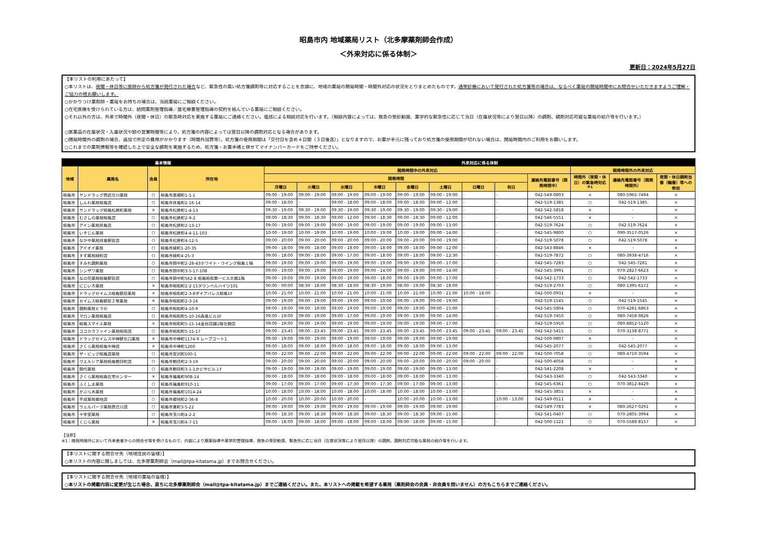昭島市内 地域薬局リスト（北多摩薬剤師会作成）
＜外来対応に係る体制＞
更新日：2024年5月27日
【本リストの利用にあたって】
○本リストは、夜間・休日等に医師から処方箋が発行された場合など、緊急性の高い処方箋調剤等に対応することを念頭に、地域の薬局の開局時間・時間外対応の状況をとりまとめたものです。通常診療において発行された処方箋等の場合は、なるべく薬局の開局時間中にお問合せいただきますようご理解・ご協力の程お願いします。
○かかりつけ薬剤師・薬局をお持ちの場合は、当該薬局にご相談ください。
○在宅医療を受けられている方は、訪問薬剤管理指導／居宅療養管理指導の契約を結んでいる薬局にご相談ください。
○それ以外の方は、外来で時間外（夜間・休日）の緊急時対応を実施する薬局にご連絡ください。電話による相談対応を行います。（相談内容によっては、救急の受診勧奨、薬学的な緊急性に応じて当日（在庫状況等により翌日以降）の調剤、調剤対応可能な薬局の紹介等を行います。）
○医薬品の在庫状況・入庫状況や卸の営業時間等により、処方箋の内容によっては翌日以降の調剤対応となる場合があります。
○開局時間外の調剤の場合、追加で所定の費用がかかります（時間外加算等）。処方箋の使用期間は「交付日を含め４日間（３日後迄）」となりますので、お薬が手元に残っており処方箋の使用期間が切れない場合は、開局時間内のご利用をお願いします。
○これまでの薬剤情報等を確認した上で安全な調剤を実施するため、処方箋・お薬手帳と併せてマイナンバーカードをご持参ください。
| 基本情報 | | | | 外来対応に係る体制 | | | | | | | | | | | |
| --- | --- | --- | --- | --- | --- | --- | --- | --- | --- | --- | --- | --- | --- | --- | --- |
| 地域 | 薬局名 | 会員 | 所在地 | 開局時間中の外来対応 | | | | | | | | | 開局時間外の外来対応 | | |
| | | | | 開局時間 | | | | | | | | 連絡先電話番号（開 局時間中） | 時間外（夜間・休 日）の緊急時対応 <sup>※1</sup> | 連絡先電話番号（開局 時間外） | 夜間・休日調剤当 番（輪番）等への 参加 |
| | | | | 月曜日 | 火曜日 | 水曜日 | 木曜日 | 金曜日 | 土曜日 | 日曜日 | 祝日 | | | | |
| 昭島市 | サンドラッグ西武立川薬局 | ○ | 昭島市美堀町1-1-1 | 09:00 - 19:00 | 09:00 - 19:00 | 09:00 - 19:00 | 09:00 - 19:00 | 09:00 - 19:00 | 09:00 - 19:00 | - | - | 042-549-0803 | × | 080-5965-7494 | × |
| 昭島市 | しんわ薬局昭島店 | ○ | 昭島市拝島町2-16-14 | 09:00 - 18:00 | - | 09:00 - 18:00 | 09:00 - 18:00 | 09:00 - 18:00 | 09:00 - 12:00 | - | - | 042-519-1385 | ○ | 042-519-1385 | × |
| 昭島市 | サンドラッグ昭島松原町薬局 | × | 昭島市松原町1-4-13 | 09:30 - 19:00 | 09:30 - 19:00 | 09:30 - 19:00 | 09:30 - 19:00 | 09:30 - 19:00 | 09:30 - 19:00 | - | - | 042-542-5818 | × | - | × |
| 昭島市 | むさしの薬局昭島店 | ○ | 昭島市松原町2-9-2 | 09:00 - 18:30 | 09:00 - 18:30 | 09:00 - 12:00 | 09:00 - 18:30 | 09:00 - 18:30 | 09:00 - 12:00 | - | - | 042-546-5551 | × | - | × |
| 昭島市 | アイン薬局拝島店 | ○ | 昭島市松原町2-13-17 | 09:00 - 19:00 | 09:00 - 19:00 | 09:00 - 19:00 | 09:00 - 19:00 | 09:00 - 19:00 | 09:00 - 13:00 | - | - | 042-519-7624 | ○ | 042-519-7624 | × |
| 昭島市 | いそじん薬局 | ○ | 昭島市松原町4-4-11-103 | 10:00 - 19:00 | 10:00 - 19:00 | 10:00 - 19:00 | 10:00 - 19:00 | 10:00 - 19:00 | 09:00 - 14:00 | - | - | 042-545-9800 | ○ | 090-3517-0526 | × |
| 昭島市 | なかや薬局拝島駅前店 | ○ | 昭島市松原町4-12-5 | 09:00 - 20:00 | 09:00 - 20:00 | 09:00 - 20:00 | 09:00 - 20:00 | 09:00 - 20:00 | 09:00 - 19:00 | - | - | 042-519-5078 | ○ | 042-519-5078 | × |
| 昭島市 | アイオイ薬局 | ○ | 昭島市緑町1-20-35 | 09:00 - 18:00 | 09:00 - 18:00 | 09:00 - 18:00 | 09:00 - 18:00 | 09:00 - 18:00 | 09:00 - 12:00 | - | - | 042-543-8846 | × | - | × |
| 昭島市 | すず薬局緑町店 | ○ | 昭島市緑町4-25-3 | 09:00 - 18:00 | 09:00 - 18:00 | 09:00 - 17:00 | 09:00 - 18:00 | 09:00 - 18:00 | 09:00 - 12:30 | - | - | 042-519-7872 | ○ | 080-3938-4716 | × |
| 昭島市 | すみれ調剤薬局 | ○ | 昭島市田中町2-28-43ホワイト・ウイング昭島１階 | 09:00 - 19:00 | 09:00 - 19:00 | 09:00 - 19:00 | 09:00 - 19:00 | 09:00 - 19:00 | 09:00 - 17:00 | - | - | 042-545-7283 | ○ | 042-545-7281 | × |
| 昭島市 | シンザワ薬局 | ○ | 昭島市田中町3-5-17-108 | 09:00 - 19:00 | 09:00 - 19:00 | 09:00 - 19:00 | 09:00 - 14:00 | 09:00 - 19:00 | 09:00 - 14:00 | - | - | 042-545-3991 | ○ | 070-2827-6623 | × |
| 昭島市 | なの花薬局昭島駅前店 | ○ | 昭島市田中町562-8 昭島昭和第一ビル北館1階 | 09:00 - 19:00 | 09:00 - 19:00 | 09:00 - 19:00 | 09:00 - 18:00 | 09:00 - 19:00 | 09:00 - 17:00 | - | - | 042-542-1733 | ○ | 042-542-1733 | × |
| 昭島市 | にじいろ薬局 | × | 昭島市昭和町2-2-15タウンベルハイツ101 | 00:00 - 00:00 | 08:30 - 18:00 | 08:30 - 18:00 | 08:30 - 19:00 | 08:00 - 19:00 | 08:30 - 18:00 | - | - | 042-519-2703 | ○ | 080-1395-6172 | × |
| 昭島市 | ドラッグセイムス昭島駅前薬局 | × | 昭島市昭和町2-3-8ダイアパレス昭島1F | 10:00 - 21:00 | 10:00 - 21:00 | 10:00 - 21:00 | 10:00 - 21:00 | 10:00 - 21:00 | 10:00 - 21:00 | 10:00 - 18:00 | - | 042-500-0931 | × | - | × |
| 昭島市 | セイムス昭島駅前２号薬局 | × | 昭島市昭和町2-3-16 | 09:00 - 19:00 | 09:00 - 19:00 | 09:00 - 19:00 | 09:00 - 19:00 | 09:00 - 19:00 | 09:00 - 19:00 | - | - | 042-519-1545 | ○ | 042-519-1545 | × |
| 昭島市 | 調剤薬局ヒラセ | ○ | 昭島市昭和町4-10-9 | 09:00 - 19:00 | 09:00 - 19:00 | 09:00 - 19:00 | 09:00 - 19:00 | 09:00 - 19:00 | 09:00 - 15:00 | - | - | 042-545-5804 | ○ | 070-4281-6863 | × |
| 昭島市 | マロン薬局昭島店 | ○ | 昭島市昭和町5-10-16森高ビル1F | 09:00 - 19:00 | 09:00 - 19:00 | 09:00 - 17:00 | 09:00 - 19:00 | 09:00 - 19:00 | 09:00 - 14:00 | - | - | 042-519-7450 | ○ | 080-7458-9826 | × |
| 昭島市 | 昭島スマイル薬局 | × | 昭島市昭和町5-15-14金谷店舗1階北側店 | 09:00 - 19:00 | 09:00 - 19:00 | 09:00 - 19:00 | 09:00 - 19:00 | 09:00 - 19:00 | 09:00 - 17:00 | - | - | 042-519-5910 | ○ | 080-8852-5120 | × |
| 昭島市 | ココカラファイン薬局昭和店 | ○ | 昭島市昭和町5-15-17 | 09:00 - 23:45 | 09:00 - 23:45 | 09:00 - 23:45 | 09:00 - 23:45 | 09:00 - 23:45 | 09:00 - 23:45 | 09:00 - 23:45 | 09:00 - 23:45 | 042-542-5415 | ○ | 070-3138-8771 | × |
| 昭島市 | ドラッグセイムス中神駅北口薬局 | × | 昭島市中神町1174-9 レープコート1 | 09:00 - 19:00 | 09:00 - 19:00 | 09:00 - 19:00 | 09:00 - 19:00 | 09:00 - 19:00 | 09:00 - 19:00 | - | - | 042-500-0807 | × | - | × |
| 昭島市 | さくら薬局昭島中神店 | × | 昭島市中神町1260 | 09:00 - 18:00 | 09:00 - 18:00 | 09:00 - 18:00 | 09:00 - 18:00 | 09:00 - 18:00 | 09:00 - 13:00 | - | - | 042-545-2077 | ○ | 042-545-2077 | × |
| 昭島市 | ザ・ビッグ昭島店薬局 | ○ | 昭島市宮沢町500-1 | 09:00 - 22:00 | 09:00 - 22:00 | 09:00 - 22:00 | 09:00 - 22:00 | 09:00 - 22:00 | 09:00 - 22:00 | 09:00 - 22:00 | 09:00 - 22:00 | 042-500-7058 | ○ | 080-4710-3594 | × |
| 昭島市 | ウエルシア薬局昭島朝日町店 | ○ | 昭島市朝日町2-3-19 | 09:00 - 20:00 | 09:00 - 20:00 | 09:00 - 20:00 | 09:00 - 20:00 | 09:00 - 20:00 | 09:00 - 20:00 | 09:00 - 20:00 | - | 042-500-4058 | ○ | - | × |
| 昭島市 | 田代薬局 | ○ | 昭島市朝日町3-1-1かどやビル１F | 09:00 - 19:00 | 09:00 - 19:00 | 09:00 - 19:00 | 09:00 - 19:00 | 09:00 - 19:00 | 09:00 - 13:00 | - | - | 042-541-2208 | × | - | × |
| 昭島市 | さくら薬局昭島在宅センター | × | 昭島市福島町908-14 | 09:00 - 18:00 | 09:00 - 18:00 | 09:00 - 18:00 | 09:00 - 18:00 | 09:00 - 18:00 | 09:00 - 13:00 | - | - | 042-543-3340 | ○ | 042-543-3340 | × |
| 昭島市 | ふくしま薬局 | ○ | 昭島市福島町910-11 | 09:00 - 17:00 | 09:00 - 17:00 | 09:00 - 17:30 | 09:00 - 17:30 | 09:00 - 17:00 | 09:00 - 13:00 | - | - | 042-545-6361 | ○ | 070-3812-8429 | × |
| 昭島市 | かぶら木薬局 | ○ | 昭島市福島町1014-24 | 10:00 - 18:00 | 10:00 - 18:00 | 10:00 - 18:00 | 10:00 - 18:00 | 10:00 - 18:00 | 10:00 - 13:00 | - | - | 042-545-3855 | × | - | × |
| 昭島市 | 平成薬局郷地店 | ○ | 昭島市郷地町2-36-8 | 10:00 - 20:00 | 10:00 - 20:00 | 10:00 - 20:00 | - | 10:00 - 20:00 | 10:00 - 13:00 | - | 10:00 - 13:00 | 042-549-0511 | × | - | × |
| 昭島市 | ウェルパーク薬局西立川店 | ○ | 昭島市東町3-5-22 | 09:00 - 19:00 | 09:00 - 19:00 | 09:00 - 19:00 | 09:00 - 19:00 | 09:00 - 19:00 | 09:00 - 19:00 | - | - | 042-549-7783 | × | 080-2627-0291 | × |
| 昭島市 | 十字堂薬局 | ○ | 昭島市玉川町4-2-2 | 09:00 - 18:30 | 09:00 - 18:30 | 09:00 - 18:30 | 09:00 - 18:30 | 09:00 - 18:30 | 09:00 - 15:00 | - | - | 042-541-0407 | ○ | 070-2805-3994 | × |
| 昭島市 | くじら薬局 | × | 昭島市玉川町4-7-15 | 09:00 - 18:00 | 09:00 - 18:00 | 09:00 - 18:00 | 09:00 - 18:00 | 09:00 - 18:00 | 09:00 - 15:00 | - | - | 042-500-1121 | ○ | 070-5588-8157 | × |
【注釈】
※1：開局時間外において外来患者からの問合せ等を受けるもので、内容により服薬指導や薬学的管理指導、救急の受診勧奨、緊急性に応じ当日（在庫状況等により翌日以降）の調剤、調剤対応可能な薬局の紹介等を行います。
【本リストに関する問合せ先（地域住民の皆様）】
○本リストの内容に関しましては、北多摩薬剤師会（mail@tpa-kitatama.jp）までお問合せください。
【本リストに関する問合せ先（地域の薬局の皆様）】
○本リストの掲載内容に変更が生じた場合、直ちに北多摩薬剤師会（mail@tpa-kitatama.jp）までご連絡ください。また、本リストへの掲載を希望する薬局（薬剤師会の会員・非会員を問いません）の方もこちらまでご連絡ください。